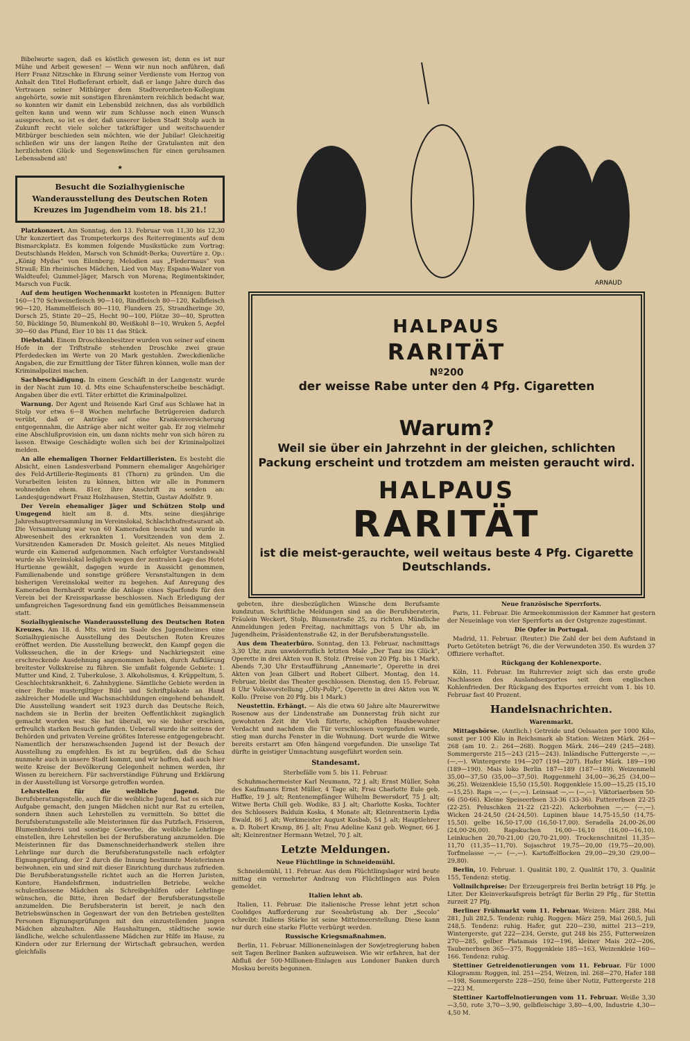Bibelworte sagen, daß es köstlich gewesen ist; denn es ist nur Mühe und Arbeit gewesen! — Wenn wir nun noch anführen, daß Herr Franz Nitzschke in Ehrung seiner Verdienste vom Herzog von Anhalt den Titel Hoflieferant erhielt, daß er lange Jahre durch das Vertrauen seiner Mitbürger dem Stadtverordneten-Kollegium angehörte, sowie mit sonstigen Ehrenämtern reichlich bedacht war, so konnten wir damit ein Lebensbild zeichnen, das als vorbildlich gelten kann und wenn wir zum Schlusse noch einen Wunsch aussprechen, so ist es der, daß unserer lieben Stadt Stolp auch in Zukunft recht viele solcher tatkräftiger und weitschauender Mitbürger beschieden sein möchten, wie der Jubilar! Gleichzeitig schließen wir uns der langen Reihe der Gratulanten mit den herzlichsten Glück- und Segenswünschen für einen geruhsamen Lebensabend an!
★
Besucht die Sozialhygienische Wanderausstellung des Deutschen Roten Kreuzes im Jugendheim vom 18. bis 21.!
Platzkonzert. Am Sonntag, den 13. Februar von 11,30 bis 12,30 Uhr konzertiert das Trompeterkorps des Reiterregiments auf dem Bismarckplatz. Es kommen folgende Musikstücke zum Vortrag: Deutschlands Helden, Marsch von Schmidt-Berka; Ouvertüre z. Op.: „König Mydas“ von Eilenberg; Melodien aus „Fledermaus“ von Strauß; Ein rheinisches Mädchen, Lied von May; Espana-Walzer von Waldteufel; Gummel-Jäger, Marsch von Morena; Regimentskinder, Marsch von Fucik.
Auf dem heutigen Wochenmarkt kosteten in Pfennigen: Butter 160—170 Schweinefleisch 90—140, Rindfleisch 80—120, Kalbfleisch 90—120, Hammelfleisch 80—110, Flundern 25, Strandheringe 30, Dorsch 25, Stinte 20—25, Hecht 90—100, Plötze 30—40, Sprotten 50, Bücklinge 50, Blumenkohl 80, Weißkohl 8—10, Wruken 5, Aepfel 30—60 das Pfund, Eier 10 bis 11 das Stück.
Diebstahl. Einem Droschkenbesitzer wurden von seiner auf einem Hofe in der Triftstraße stehenden Droschke zwei graue Pferdedecken im Werte von 20 Mark gestohlen. Zweckdienliche Angaben, die zur Ermittlung der Täter führen können, wolle man der Kriminalpolizei machen.
Sachbeschädigung. In einem Geschäft in der Langenstr. wurde in der Nacht zum 10. d. Mts eine Schaufensterscheibe beschädigt. Angaben über die evtl. Täter erbittet die Kriminalpolizei.
Warnung. Der Agent und Reisende Karl Graf aus Schlawe hat in Stolp vor etwa 6—8 Wochen mehrfache Betrügereien dadurch verübt, daß er Anträge auf eine Krankenversicherung entgegennahm, die Anträge aber nicht weiter gab. Er zog vielmehr eine Abschlußprovision ein, um dann nichts mehr von sich hören zu lassen. Etwaige Geschädigte wollen sich bei der Kriminalpolizei melden.
An alle ehemaligen Thorner Feldartilleristen. Es besteht die Absicht, einen Landesverband Pommern ehemaliger Angehöriger des Feld-Artillerie-Regiments 81 (Thorn) zu gründen. Um die Vorarbeiten leisten zu können, bitten wir alle in Pommern wohnenden ehem. 81er, ihre Anschrift zu senden an: Landesjugendwart Franz Holzhausen, Stettin, Gustav Adolfstr. 9.
Der Verein ehemaliger Jäger und Schützen Stolp und Umgegend hielt am 8. d. Mts. seine diesjährige Jahreshauptversammlung im Vereinslokal, Schlachthofrestaurant ab. Die Versammlung war von 60 Kameraden besucht und wurde in Abwesenheit des erkrankten 1. Vorsitzenden von dem 2. Vorsitzenden Kameraden Dr. Mosich geleitet. Als neues Mitglied wurde ein Kamerad aufgenommen. Nach erfolgter Vorstandswahl wurde als Vereinslokal lediglich wegen der zentralen Lage das Hotel Hurtienne gewählt, dagegen wurde in Aussicht genommen, Familienabende und sonstige größere Veranstaltungen in dem bisherigen Vereinslokal weiter zu begehen. Auf Anregung des Kameraden Bernhardt wurde die Anlage eines Sparfonds für den Verein bei der Kreissparkasse beschlossen. Nach Erledigung der umfangreichen Tagesordnung fand ein gemütliches Beisammensein statt.
Sozialhygienische Wanderausstellung des Deutschen Roten Kreuzes. Am 18. d. Mts. wird im Saale des Jugendheimes eine Sozialhygienische Ausstellung des Deutschen Roten Kreuzes eröffnet werden. Die Ausstellung bezweckt, den Kampf gegen die Volksseuchen, die in der Kriegs- und Nachkriegszeit eine erschreckende Ausdehnung angenommen haben, durch Aufklärung breitester Volkskreise zu führen. Sie umfaßt folgende Gebiete: 1. Mutter und Kind, 2. Tuberkulose, 3. Alkoholismus, 4. Krüppeltum, 5. Geschlechtskrankheit, 6. Zahnhygiene. Sämtliche Gebiete werden in einer Reihe mustergiltiger Bild- und Schriftplakate an Hand zahlreicher Modelle und Wachsnachbildungen eingehend behandelt. Die Ausstellung wandert seit 1923 durch das Deutsche Reich, nachdem sie in Berlin der breiten Oeffentlichkeit zugänglich gemacht worden war. Sie hat überall, wo sie bisher erschien, erfreulich starken Besuch gefunden. Ueberall wurde ihr seitens der Behörden und privaten Vereine größtes Interesse entgegengebracht. Namentlich der heranwachsenden Jugend ist der Besuch der Ausstellung zu empfehlen. Es ist zu begrüßen, daß die Schau nunmehr auch in unsere Stadt kommt, und wir hoffen, daß auch hier weite Kreise der Bevölkerung Gelegenheit nehmen werden, ihr Wissen zu bereichern. Für sachverständige Führung und Erklärung in der Ausstellung ist Vorsorge getroffen worden.
Lehrstellen für die weibliche Jugend. Die Berufsberatungsstelle, auch für die weibliche Jugend, hat es sich zur Aufgabe gemacht, den jungen Mädchen nicht nur Rat zu erteilen, sondern ihnen auch Lehrstellen zu vermitteln. So bittet die Berufsberatungsstelle alle Meisterinnen für das Putzfach, Frisieren, Blumenbinderei und sonstige Gewerbe, die weibliche Lehrlinge einstellen, ihre Lehrstellen bei der Berufsberatung anzumelden. Die Meisterinnen für das Damenschneiderhandwerk stellen ihre Lehrlinge nur durch die Berufsberatungsstelle nach erfolgter Eignungsprüfung, der 2 durch die Innung bestimmte Meisterinnen beiwohnen, ein und sind mit dieser Einrichtung durchaus zufrieden. Die Berufsberatungsstelle richtet auch an die Herren Juristen, Kontore, Handelsfirmen, industriellen Betriebe, welche schulentlassene Mädchen als Schreibgehilfen oder Lehrlinge wünschen, die Bitte, ihren Bedarf der Berufsberatungsstelle anzumelden. Die Berufsberaterin ist bereit, je nach den Betriebswünschen in Gegenwart der von den Betrieben gestellten Personen Eignungsprüfungen mit den einzustellenden jungen Mädchen abzuhalten. Alle Haushaltungen, städtische sowie ländliche, welche schulentlassene Mädchen zur Hilfe im Hause, zu Kindern oder zur Erlernung der Wirtschaft gebrauchen, werden gleichfalls
ARNAUD
HALPAUS
RARITÄT
Nº200
der weisse Rabe unter den 4 Pfg. Cigaretten
Warum?
Weil sie über ein Jahrzehnt in der gleichen, schlichten Packung erscheint und trotzdem am meisten geraucht wird.
HALPAUS
RARITÄT
ist die meist-gerauchte, weil weitaus beste 4 Pfg. Cigarette Deutschlands.
gebeten, ihre diesbezüglichen Wünsche dem Berufsamte kundzutun. Schriftliche Meldungen sind an die Berufsberaterin, Fräulein Weckert, Stolp, Blumenstraße 25, zu richten. Mündliche Anmeldungen jeden Freitag, nachmittags von 5 Uhr ab, im Jugendheim, Präsidentenstraße 42, in der Berufsberatungsstelle.
Aus dem Theaterbüro. Sonntag, den 13. Februar, nachmittags 3,30 Uhr, zum unwiderruflich letzten Male „Der Tanz ins Glück“, Operette in drei Akten von R. Stolz. (Preise von 20 Pfg. bis 1 Mark). Abends 7,30 Uhr Erstaufführung „Annemarie“, Operette in drei Akten von Jean Gilbert und Robert Gilbert. Montag, den 14. Februar, bleibt das Theater geschlossen. Dienstag, den 15. Februar, 8 Uhr Volksvorstellung „Olly-Polly“, Operette in drei Akten von W. Kollo. (Preise von 20 Pfg. bis 1 Mark.)
Neustettin. Erhängt. — Als die etwa 60 Jahre alte Maurerwitwe Rosenow aus der Lindenstraße am Donnerstag früh nicht zur gewohnten Zeit ihr Vieh fütterte, schöpften Hausbewohner Verdacht und nachdem die Tür verschlossen vorgefunden wurde, stieg man durchs Fenster in die Wohnung. Dort wurde die Witwe bereits erstarrt am Ofen hängend vorgefunden. Die unselige Tat dürfte in geistiger Umnachtung ausgeführt worden sein.
Standesamt.
Sterbefälle vom 5. bis 11. Februar.
Schuhmachermeister Karl Neumann, 72 J. alt; Ernst Müller, Sohn des Kaufmanns Ernst Müller, 4 Tage alt; Frau Charlotte Eule geb. Haffke, 19 J. alt; Rentenempfänger Wilhelm Bewersdorf, 75 J. alt; Witwe Berta Chill geb. Wodike, 83 J. alt; Charlotte Koska, Tochter des Schlossers Balduin Koska, 4 Monate alt; Kleinrentnerin Lydia Ewald, 86 J. alt; Werkmeister August Kosbab, 54 J. alt; Hauptlehrer a. D. Robert Kramp, 86 J. alt; Frau Adeline Kanz geb. Wegner, 66 J. alt; Kleinrentner Hermann Wetzel, 70 J. alt.
Letzte Meldungen.
Neue Flüchtlinge in Schneidemühl.
Schneidemühl, 11. Februar. Aus dem Flüchtlingslager wird heute mittag ein vermehrter Andrang von Flüchtlingen aus Polen gemeldet.
Italien lehnt ab.
Italien, 11. Februar. Die italienische Presse lehnt jetzt schon Coolidges Aufforderung zur Seeabrüstung ab. Der „Secolo“ schreibt: Italiens Stärke ist seine Mittelmeerstellung. Diese kann nur durch eine starke Flotte verbürgt werden.
Russische Kriegsmaßnahmen.
Berlin, 11. Februar. Millioneneinlagen der Sowjetregierung haben seit Tagen Berliner Banken aufzuweisen. Wie wir erfahren, hat der Abfluß der 500-Millionen-Einlagen aus Londoner Banken durch Moskau bereits begonnen.
Neue französische Sperrforts.
Paris, 11. Februar. Die Armeekommission der Kammer hat gestern der Neueinlage von vier Sperrforts an der Ostgrenze zugestimmt.
Die Opfer in Portugal.
Madrid, 11. Februar. (Reuter.) Die Zahl der bei dem Aufstand in Porto Getöteten beträgt 76, die der Verwundeten 350. Es wurden 37 Offiziere verhaftet.
Rückgang der Kohlenexporte.
Köln, 11. Februar. Im Ruhrrevier zeigt sich das erste große Nachlassen des Auslandsexportes seit dem englischen Kohlenfrieden. Der Rückgang des Exportes erreicht vom 1. bis 10. Februar fast 40 Prozent.
Handelsnachrichten.
Warenmarkt.
Mittagsbörse. (Amtlich.) Getreide und Oelsaaten per 1000 Kilo, sonst per 100 Kilo in Reichsmark ab Station: Weizen Märk. 264—268 (am 10. 2.: 264—268). Roggen Märk. 246—249 (245—248). Sommergerste 215—243 (215—243). Inländische Futtergerste —,— (—,—). Wintergerste 194—207 (194—207). Hafer Märk. 189—190 (189—190). Mais loko Berlin 187—189 (187—189). Weizenmehl 35,00—37,50 (35,00—37,50). Roggenmehl 34,00—36,25 (34,00—36,25). Weizenkleie 15,50 (15,50). Roggenkleie 15,00—15,25 (15,10—15,25). Raps —,— (—,—). Leinsaat —,— (—,—). Viktoriaerbsen 50-66 (50-66). Kleine Speiseerbsen 33-36 (33-36). Futtererbsen 22-25 (22-25). Peluschken 21-22 (21-22). Ackerbohnen —,— (—,—). Wicken 24-24,50 (24-24,50). Lupinen blaue 14,75-15,50 (14,75-15,50). gelbe 16,50-17,00 (16,50-17,00). Seradella 24,00-26,00 (24,00-26,00). Rapskuchen 16,00—16,10 (16,00—16,10). Leinkuchen 20,70-21,00 (20,70-21,00). Trockenschnitzel 11,35—11,70 (11,35—11,70). Sojaschrot 19,75—20,00 (19,75—20,00). Torfmelasse —,— (—,—). Kartoffelflocken 29,00—29,30 (29,00—29,80).
Berlin, 10. Februar. 1. Qualität 180, 2. Qualität 170, 3. Qualität 155, Tendenz: stetig.
Vollmilchpreise: Der Erzeugerpreis frei Berlin beträgt 18 Pfg. je Liter. Der Kleinverkaufspreis beträgt für Berlin 29 Pfg., für Stettin zurzeit 27 Pfg.
Berliner Frühmarkt vom 11. Februar. Weizen: März 288, Mai 281, Juli 282,5. Tendenz: ruhig. Roggen: März 259, Mai 260,5, Juli 248,5. Tendenz: ruhig. Hafer, gut 220—230, mittel 213—219, Wintergerste, gut 222—234, Gerste, gut 248 bis 255, Futterweizen 270—285, gelber Platamais 192—196, kleiner Mais 202—206, Taubenerbsen 365—375, Roggenkleie 185—163, Weizenkleie 160—166. Tendenz: ruhig.
Stettiner Getreidenotierungen vom 11. Februar. Für 1000 Kilogramm: Roggen, inl. 251—254, Weizen, inl. 268—270, Hafer 188—198, Sommergerste 228—250, feine über Notiz, Futtergerste 218—223 M.
Stettiner Kartoffelnotierungen vom 11. Februar. Weiße 3,30—3,50, rote 3,70—3,90, gelbfleischige 3,80—4,00, Industrie 4,30—4,50 M.